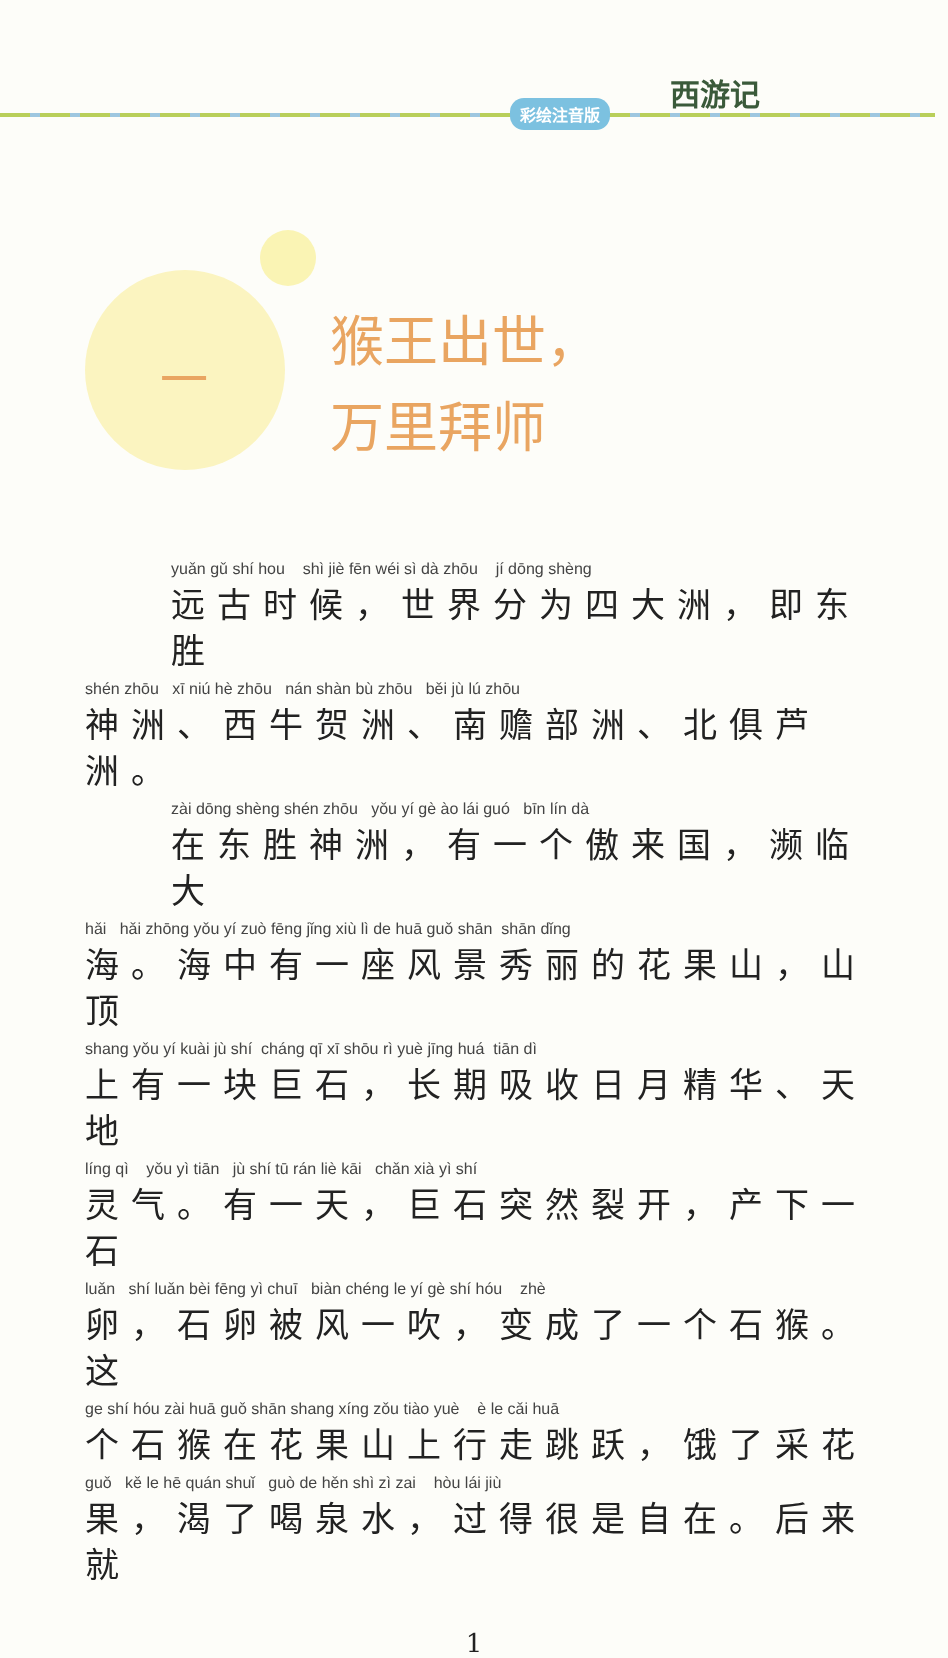彩绘注音版
西游记
一
猴王出世，
万里拜师
yuǎn gǔ shí hou shì jiè fēn wéi sì dà zhōu jí dōng shèng
远古时候，世界分为四大洲，即东胜
shén zhōu xī niú hè zhōu nán shàn bù zhōu běi jù lú zhōu
神洲、西牛贺洲、南赡部洲、北俱芦洲。
zài dōng shèng shén zhōu yǒu yí gè ào lái guó bīn lín dà
在东胜神洲，有一个傲来国，濒临大
hǎi hǎi zhōng yǒu yí zuò fēng jǐng xiù lì de huā guǒ shān shān dǐng
海。海中有一座风景秀丽的花果山，山顶
shang yǒu yí kuài jù shí cháng qī xī shōu rì yuè jīng huá tiān dì
上有一块巨石，长期吸收日月精华、天地
líng qì yǒu yì tiān jù shí tū rán liè kāi chǎn xià yì shí
灵气。有一天，巨石突然裂开，产下一石
luǎn shí luǎn bèi fēng yì chuī biàn chéng le yí gè shí hóu zhè
卵，石卵被风一吹，变成了一个石猴。这
ge shí hóu zài huā guǒ shān shang xíng zǒu tiào yuè è le cǎi huā
个石猴在花果山上行走跳跃，饿了采花
guǒ kě le hē quán shuǐ guò de hěn shì zì zai hòu lái jiù
果，渴了喝泉水，过得很是自在。后来就
1